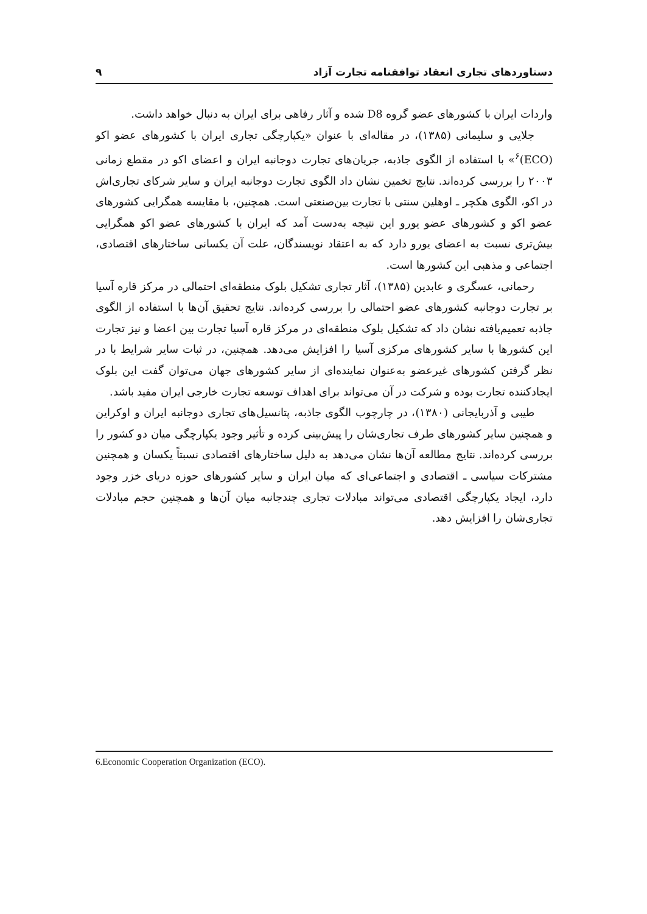دستاوردهای تجاری انعقاد توافقنامه تجارت آزاد ۹
واردات ایران با کشورهای عضو گروه D8 شده و آثار رفاهی برای ایران به دنبال خواهد داشت.
جلایی و سلیمانی (۱۳۸۵)، در مقاله‌ای با عنوان «یکپارچگی تجاری ایران با کشورهای عضو اکو (ECO)<sup>۶</sup>» با استفاده از الگوی جاذبه، جریان‌های تجارت دوجانبه ایران و اعضای اکو در مقطع زمانی ۲۰۰۳ را بررسی کرده‌اند. نتایج تخمین نشان داد الگوی تجارت دوجانبه ایران و سایر شرکای تجاری‌اش در اکو، الگوی هکچر ـ اوهلین سنتی با تجارت بین‌صنعتی است. همچنین، با مقایسه همگرایی کشورهای عضو اکو و کشورهای عضو یورو این نتیجه به‌دست آمد که ایران با کشورهای عضو اکو همگرایی بیش‌تری نسبت به اعضای یورو دارد که به اعتقاد نویسندگان، علت آن یکسانی ساختارهای اقتصادی، اجتماعی و مذهبی این کشورها است.
رحمانی، عسگری و عابدین (۱۳۸۵)، آثار تجاری تشکیل بلوک منطقه‌ای احتمالی در مرکز قاره آسیا بر تجارت دوجانبه کشورهای عضو احتمالی را بررسی کرده‌اند. نتایج تحقیق آن‌ها با استفاده از الگوی جاذبه تعمیم‌یافته نشان داد که تشکیل بلوک منطقه‌ای در مرکز قاره آسیا تجارت بین اعضا و نیز تجارت این کشورها با سایر کشورهای مرکزی آسیا را افزایش می‌دهد. همچنین، در ثبات سایر شرایط با در نظر گرفتن کشورهای غیرعضو به‌عنوان نماینده‌ای از سایر کشورهای جهان می‌توان گفت این بلوک ایجادکننده تجارت بوده و شرکت در آن می‌تواند برای اهداف توسعه تجارت خارجی ایران مفید باشد.
طیبی و آذربایجانی (۱۳۸۰)، در چارچوب الگوی جاذبه، پتانسیل‌های تجاری دوجانبه ایران و اوکراین و همچنین سایر کشورهای طرف تجاری‌شان را پیش‌بینی کرده و تأثیر وجود یکپارچگی میان دو کشور را بررسی کرده‌اند. نتایج مطالعه آن‌ها نشان می‌دهد به دلیل ساختارهای اقتصادی نسبتاً یکسان و همچنین مشترکات سیاسی ـ اقتصادی و اجتماعی‌ای که میان ایران و سایر کشورهای حوزه دریای خزر وجود دارد، ایجاد یکپارچگی اقتصادی می‌تواند مبادلات تجاری چندجانبه میان آن‌ها و همچنین حجم مبادلات تجاری‌شان را افزایش دهد.
6.Economic Cooperation Organization (ECO).